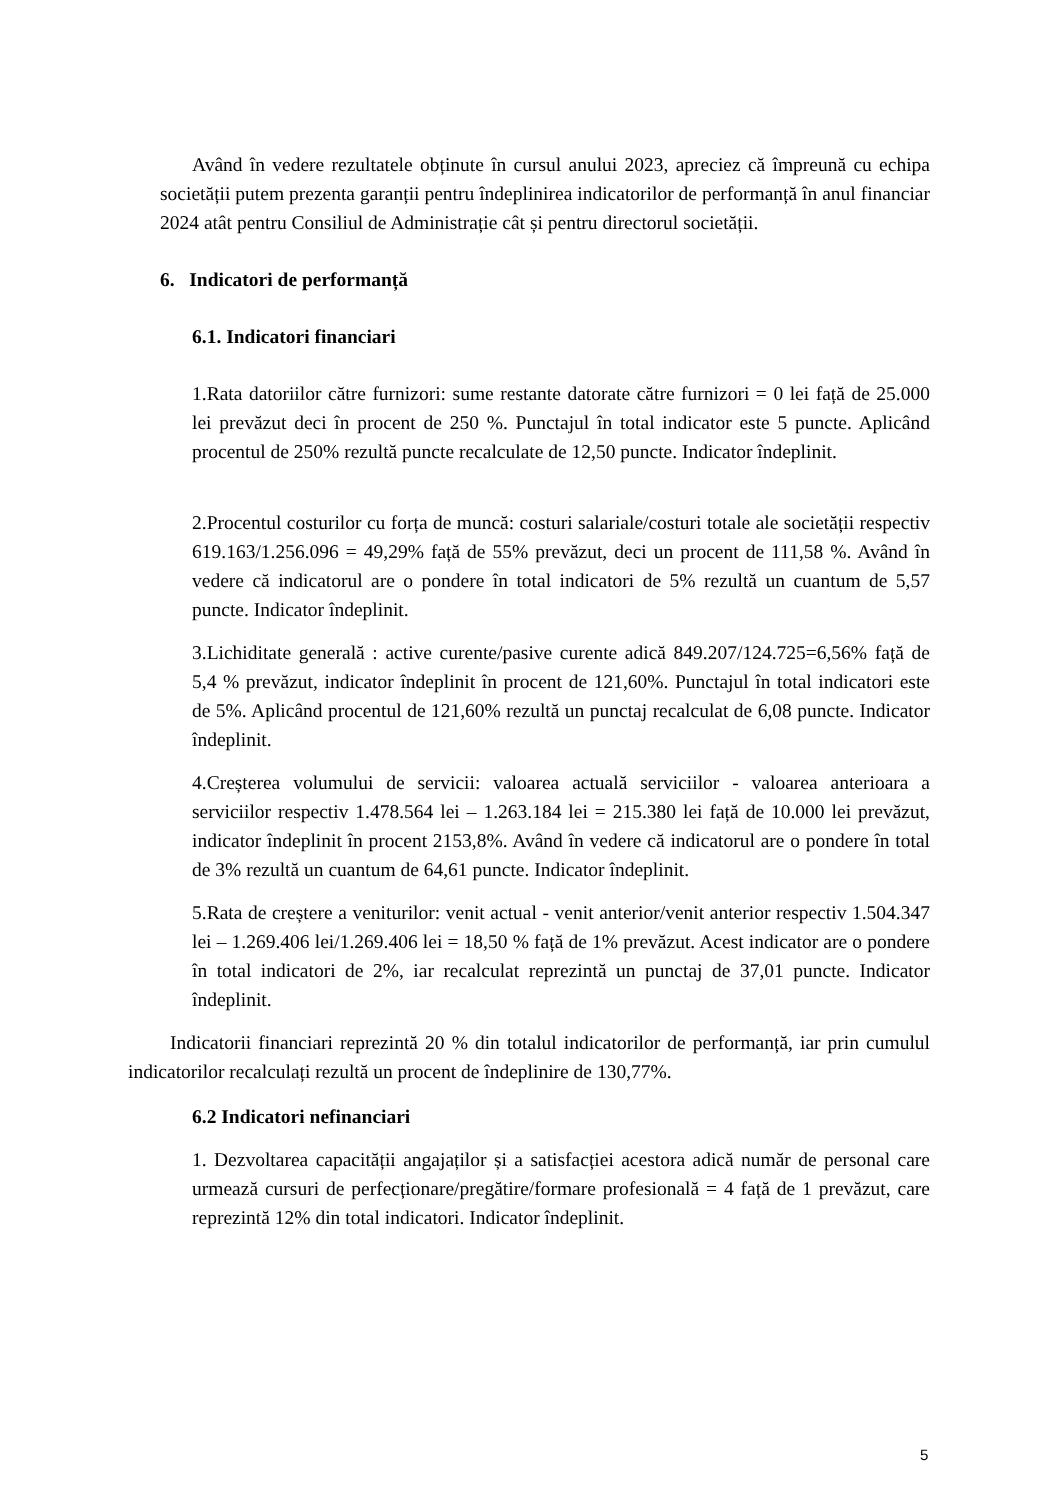Având în vedere rezultatele obținute în cursul anului 2023, apreciez că împreună cu echipa societății putem prezenta garanții pentru îndeplinirea indicatorilor de performanță în anul financiar 2024 atât pentru Consiliul de Administrație cât și pentru directorul societății.
6. Indicatori de performanță
6.1. Indicatori financiari
1.Rata datoriilor către furnizori: sume restante datorate către furnizori = 0 lei față de 25.000 lei prevăzut deci în procent de 250 %. Punctajul în total indicator este 5 puncte. Aplicând procentul de 250% rezultă puncte recalculate de 12,50 puncte. Indicator îndeplinit.
2.Procentul costurilor cu forța de muncă: costuri salariale/costuri totale ale societății respectiv 619.163/1.256.096 = 49,29% față de 55% prevăzut, deci un procent de 111,58 %. Având în vedere că indicatorul are o pondere în total indicatori de 5% rezultă un cuantum de 5,57 puncte. Indicator îndeplinit.
3.Lichiditate generală : active curente/pasive curente adică 849.207/124.725=6,56% față de 5,4 % prevăzut, indicator îndeplinit în procent de 121,60%. Punctajul în total indicatori este de 5%. Aplicând procentul de 121,60% rezultă un punctaj recalculat de 6,08 puncte. Indicator îndeplinit.
4.Creșterea volumului de servicii: valoarea actuală serviciilor - valoarea anterioara a serviciilor respectiv 1.478.564 lei – 1.263.184 lei = 215.380 lei față de 10.000 lei prevăzut, indicator îndeplinit în procent 2153,8%. Având în vedere că indicatorul are o pondere în total de 3% rezultă un cuantum de 64,61 puncte. Indicator îndeplinit.
5.Rata de creștere a veniturilor: venit actual - venit anterior/venit anterior respectiv 1.504.347 lei – 1.269.406 lei/1.269.406 lei = 18,50 % față de 1% prevăzut. Acest indicator are o pondere în total indicatori de 2%, iar recalculat reprezintă un punctaj de 37,01 puncte. Indicator îndeplinit.
Indicatorii financiari reprezintă 20 % din totalul indicatorilor de performanță, iar prin cumulul indicatorilor recalculați rezultă un procent de îndeplinire de 130,77%.
6.2 Indicatori nefinanciari
1. Dezvoltarea capacității angajaților și a satisfacției acestora adică număr de personal care urmează cursuri de perfecționare/pregătire/formare profesională = 4 față de 1 prevăzut, care reprezintă 12% din total indicatori. Indicator îndeplinit.
5